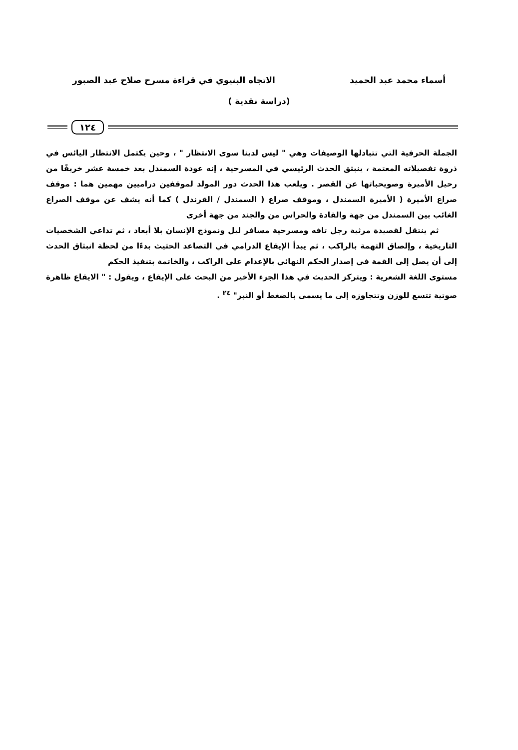أسماء محمد عبد الحميد الاتجاه البنيوي في قراءة مسرح صلاح عبد الصبور
(دراسة نقدية )
١٢٤
الجملة الحرفية التي تتبادلها الوصيفات وهي " ليس لدينا سوى الانتظار " ، وحين يكتمل الانتظار اليائس في ذروة تفصيلاته المعتمة ، ينبثق الحدث الرئيسي في المسرحية ، إنه عودة السمندل بعد خمسة عشر خريفًا من رحيل الأميرة وصويحباتها عن القصر . ويلعب هذا الحدث دور المولد لموقفين دراميين مهمين هما : موقف صراع الأميرة ( الأميرة السمندل ، وموقف صراع ( السمندل / القرندل ) كما أنه يشف عن موقف الصراع الغائب بين السمندل من جهة والقادة والحراس من والجند من جهة أخرى
ثم ينتقل لقصيدة مرثية رجل تافه ومسرحية مسافر ليل ونموذج الإنسان بلا أبعاد ، ثم تداعي الشخصيات التاريخية ، وإلصاق التهمة بالراكب ، ثم يبدأ الإيقاع الدرامي في التصاعد الحثيث بدءًا من لحظة انبثاق الحدث إلى أن يصل إلى القمة في إصدار الحكم النهائي بالإعدام على الراكب ، والخاتمة بتنفيذ الحكم
مستوى اللغة الشعرية : ويتركز الحديث في هذا الجزء الأخير من البحث على الإيقاع ، ويقول : " الايقاع ظاهرة صوتية تتسع للوزن وتتجاوزه إلى ما يسمى بالضغط أو النبر" <sup>٢٤</sup> .